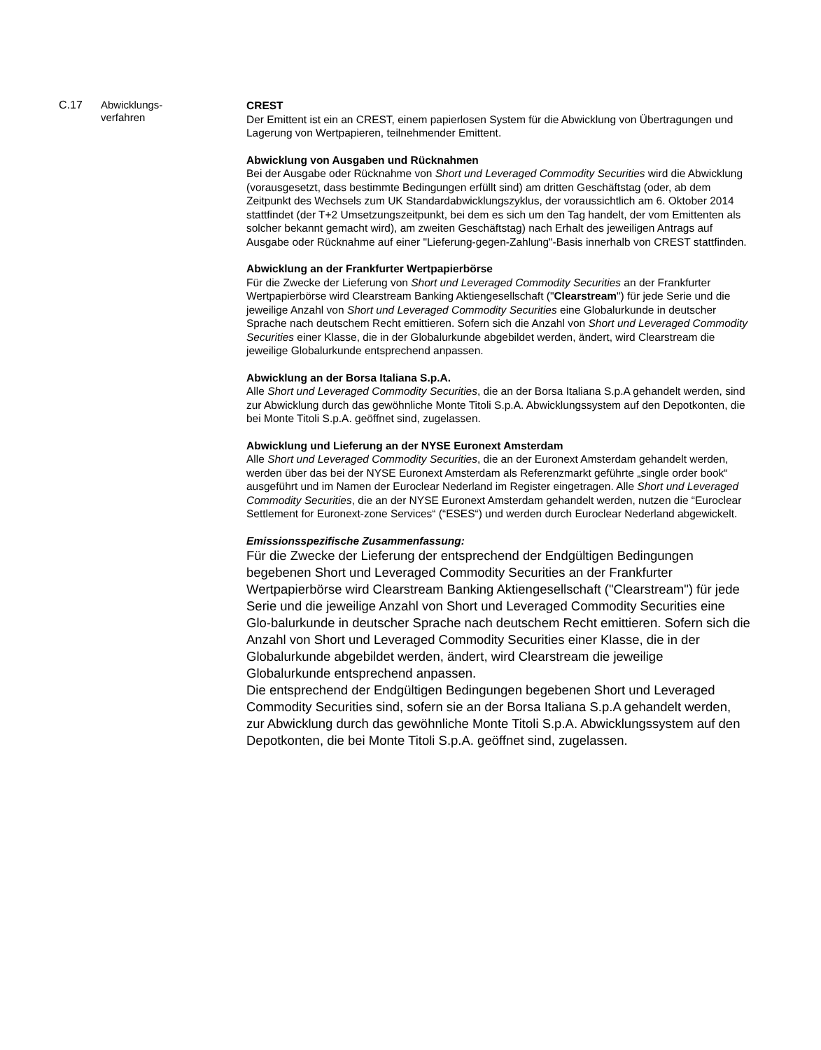C.17
Abwicklungs-
verfahren
CREST
Der Emittent ist ein an CREST, einem papierlosen System für die Abwicklung von Übertragungen und Lagerung von Wertpapieren, teilnehmender Emittent.
Abwicklung von Ausgaben und Rücknahmen
Bei der Ausgabe oder Rücknahme von Short und Leveraged Commodity Securities wird die Abwicklung (vorausgesetzt, dass bestimmte Bedingungen erfüllt sind) am dritten Geschäftstag (oder, ab dem Zeitpunkt des Wechsels zum UK Standardabwicklungszyklus, der voraussichtlich am 6. Oktober 2014 stattfindet (der T+2 Umsetzungszeitpunkt, bei dem es sich um den Tag handelt, der vom Emittenten als solcher bekannt gemacht wird), am zweiten Geschäftstag) nach Erhalt des jeweiligen Antrags auf Ausgabe oder Rücknahme auf einer "Lieferung-gegen-Zahlung"-Basis innerhalb von CREST stattfinden.
Abwicklung an der Frankfurter Wertpapierbörse
Für die Zwecke der Lieferung von Short und Leveraged Commodity Securities an der Frankfurter Wertpapierbörse wird Clearstream Banking Aktiengesellschaft ("Clearstream") für jede Serie und die jeweilige Anzahl von Short und Leveraged Commodity Securities eine Globalurkunde in deutscher Sprache nach deutschem Recht emittieren. Sofern sich die Anzahl von Short und Leveraged Commodity Securities einer Klasse, die in der Globalurkunde abgebildet werden, ändert, wird Clearstream die jeweilige Globalurkunde entsprechend anpassen.
Abwicklung an der Borsa Italiana S.p.A.
Alle Short und Leveraged Commodity Securities, die an der Borsa Italiana S.p.A gehandelt werden, sind zur Abwicklung durch das gewöhnliche Monte Titoli S.p.A. Abwicklungssystem auf den Depotkonten, die bei Monte Titoli S.p.A. geöffnet sind, zugelassen.
Abwicklung und Lieferung an der NYSE Euronext Amsterdam
Alle Short und Leveraged Commodity Securities, die an der Euronext Amsterdam gehandelt werden, werden über das bei der NYSE Euronext Amsterdam als Referenzmarkt geführte „single order book“ ausgeführt und im Namen der Euroclear Nederland im Register eingetragen. Alle Short und Leveraged Commodity Securities, die an der NYSE Euronext Amsterdam gehandelt werden, nutzen die “Euroclear Settlement for Euronext-zone Services“ (“ESES“) und werden durch Euroclear Nederland abgewickelt.
Emissionsspezifische Zusammenfassung:
Für die Zwecke der Lieferung der entsprechend der Endgültigen Bedingungen begebenen Short und Leveraged Commodity Securities an der Frankfurter Wertpapierbörse wird Clearstream Banking Aktiengesellschaft ("Clearstream") für jede Serie und die jeweilige Anzahl von Short und Leveraged Commodity Securities eine Glo-balurkunde in deutscher Sprache nach deutschem Recht emittieren. Sofern sich die Anzahl von Short und Leveraged Commodity Securities einer Klasse, die in der Globalurkunde abgebildet werden, ändert, wird Clearstream die jeweilige Globalurkunde entsprechend anpassen.
Die entsprechend der Endgültigen Bedingungen begebenen Short und Leveraged Commodity Securities sind, sofern sie an der Borsa Italiana S.p.A gehandelt werden, zur Abwicklung durch das gewöhnliche Monte Titoli S.p.A. Abwicklungssystem auf den Depotkonten, die bei Monte Titoli S.p.A. geöffnet sind, zugelassen.